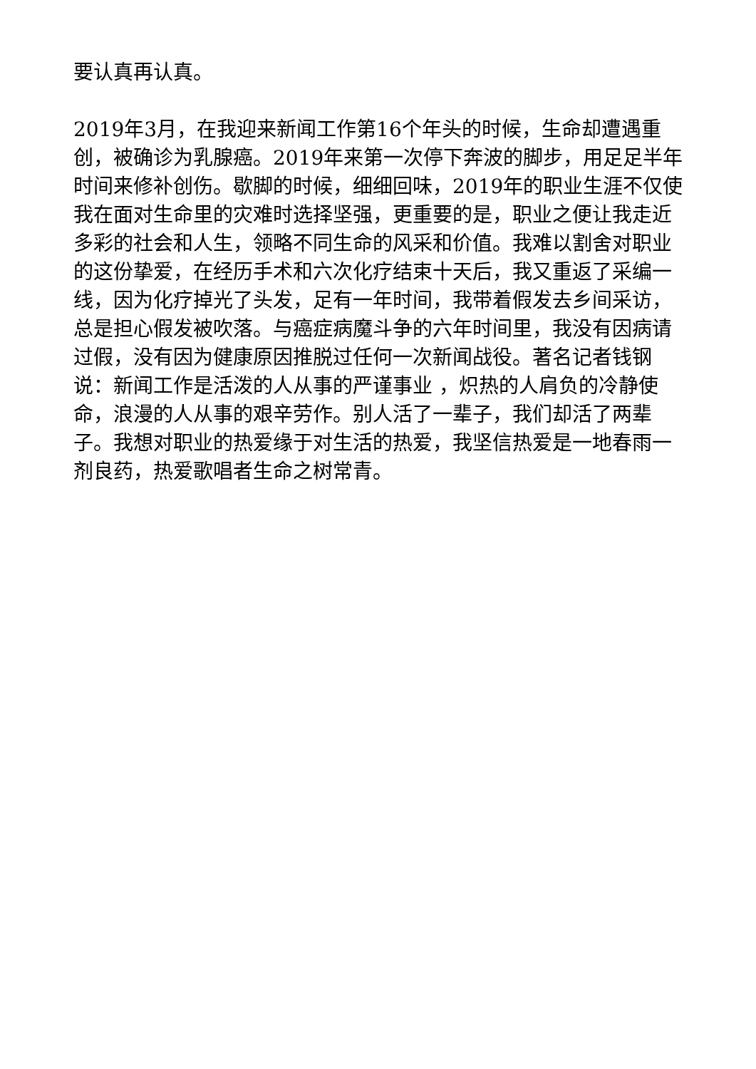要认真再认真。
2019年3月，在我迎来新闻工作第16个年头的时候，生命却遭遇重创，被确诊为乳腺癌。2019年来第一次停下奔波的脚步，用足足半年时间来修补创伤。歇脚的时候，细细回味，2019年的职业生涯不仅使我在面对生命里的灾难时选择坚强，更重要的是，职业之便让我走近多彩的社会和人生，领略不同生命的风采和价值。我难以割舍对职业的这份挚爱，在经历手术和六次化疗结束十天后，我又重返了采编一线，因为化疗掉光了头发，足有一年时间，我带着假发去乡间采访，总是担心假发被吹落。与癌症病魔斗争的六年时间里，我没有因病请过假，没有因为健康原因推脱过任何一次新闻战役。著名记者钱钢说：新闻工作是活泼的人从事的严谨事业 ，炽热的人肩负的冷静使命，浪漫的人从事的艰辛劳作。别人活了一辈子，我们却活了两辈子。我想对职业的热爱缘于对生活的热爱，我坚信热爱是一地春雨一剂良药，热爱歌唱者生命之树常青。